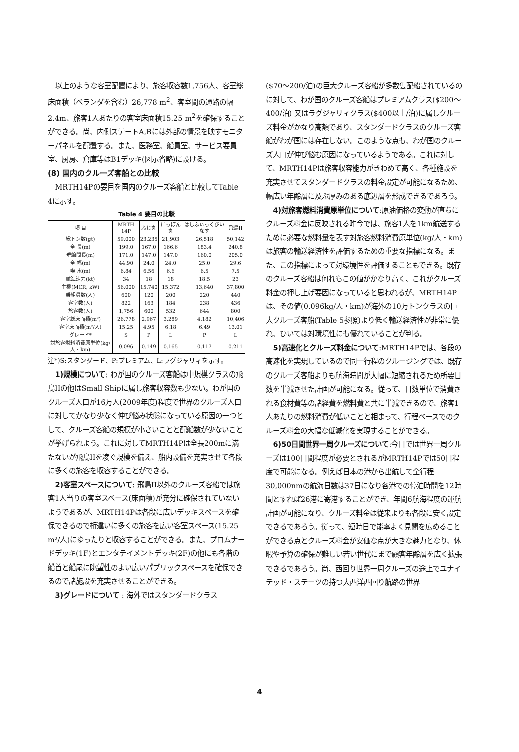以上のような客室配置により、旅客収容数1,756人、客室総床面積（ベランダを含む）26,778 m<sup>2</sup>、客室間の通路の幅2.4m、旅客1人あたりの客室床面積15.25 m<sup>2</sup>を確保することができる。尚、内側ステートA,Bには外部の情景を映すモニターパネルを配置する。また、医務室、船員室、サービス要員室、厨房、倉庫等はB1デッキ(図示省略)に設ける。
(8) 国内のクルーズ客船との比較
MRTH14Pの要目を国内のクルーズ客船と比較してTable 4に示す。
Table 4 要目の比較
| 項 目 | MRTH 14P | ふじ丸 | にっぽん丸 | はしふぃっくびいなす | 飛鳥II |
| --- | --- | --- | --- | --- | --- |
| 総トン数(gt) | 59,000 | 23,235 | 21,903 | 26,518 | 50,142 |
| 全 長(m) | 199.0 | 167.0 | 166.6 | 183.4 | 240.8 |
| 垂線間長(m) | 171.0 | 147.0 | 147.0 | 160.0 | 205.0 |
| 全 幅(m) | 44.90 | 24.0 | 24.0 | 25.0 | 29.6 |
| 喫 水(m) | 6.84 | 6.56 | 6.6 | 6.5 | 7.5 |
| 航海速力(kt) | 34 | 18 | 18 | 18.5 | 23 |
| 主機(MCR, kW) | 56,000 | 15,740 | 15,372 | 13,640 | 37,800 |
| 乗組員数(人) | 600 | 120 | 200 | 220 | 440 |
| 客室数(人) | 822 | 163 | 184 | 238 | 436 |
| 旅客数(人) | 1,756 | 600 | 532 | 644 | 800 |
| 客室総床面積(m²) | 26,778 | 2,967 | 3,289 | 4,182 | 10,406 |
| 客室床面積(m²/人) | 15.25 | 4.95 | 6.18 | 6.49 | 13.01 |
| グレード* | S | P | L | P | L |
| 対旅客燃料消費原単位(kg/人・km) | 0.096 | 0.149 | 0.165 | 0.117 | 0.211 |
注*)S:スタンダード、P:プレミアム、L:ラグジャリィを示す。
1)規模について: わが国のクルーズ客船は中規模クラスの飛鳥IIの他はSmall Shipに属し旅客収容数も少ない。わが国のクルーズ人口が16万人(2009年度)程度で世界のクルーズ人口に対してかなり少なく伸び悩み状態になっている原因の一つとして、クルーズ客船の規模が小さいことと配船数が少ないことが挙げられよう。これに対してMRTH14Pは全長200mに満たないが飛鳥IIを凌ぐ規模を備え、船内設備を充実させて各段に多くの旅客を収容することができる。
2)客室スペースについて: 飛鳥II以外のクルーズ客船では旅客1人当りの客室スペース(床面積)が充分に確保されていないようであるが、MRTH14Pは各段に広いデッキスペースを確保できるので桁違いに多くの旅客を広い客室スペース(15.25 m²/人)にゆったりと収容することができる。また、プロムナードデッキ(1F)とエンタテイメントデッキ(2F)の他にも各階の船首と船尾に眺望性のよい広いパブリックスペースを確保できるので諸施設を充実させることができる。
3)グレードについて : 海外ではスタンダードクラス
($70〜200/泊)の巨大クルーズ客船が多数隻配船されているのに対して、わが国のクルーズ客船はプレミアムクラス($200〜400/泊) 又はラグジャリィクラス($400以上/泊)に属しクルーズ料金がかなり高額であり、スタンダードクラスのクルーズ客船がわが国には存在しない。このような点も、わが国のクルーズ人口が伸び悩む原因になっているようである。これに対して、MRTH14Pは旅客収容能力がきわめて高く、各種施設を充実させてスタンダードクラスの料金設定が可能になるため、幅広い年齢層に及ぶ厚みのある底辺層を形成できるであろう。
4)対旅客燃料消費原単位について:原油価格の変動が直ちにクルーズ料金に反映される昨今では、旅客1人を1km航送するために必要な燃料量を表す対旅客燃料消費原単位(kg/人・km)は旅客の輸送経済性を評価するための重要な指標になる。また、この指標によって対環境性を評価することもできる。既存のクルーズ客船は何れもこの値がかなり高く、これがクルーズ料金の押し上げ要因になっていると思われるが、MRTH14Pは、その値(0.096kg/人・km)が海外の10万トンクラスの巨大クルーズ客船(Table 5参照)より低く輸送経済性が非常に優れ、ひいては対環境性にも優れていることが判る。
5)高速化とクルーズ料金について:MRTH14Pでは、各段の高速化を実現しているので同一行程のクルージングでは、既存のクルーズ客船よりも航海時間が大幅に短縮されるため所要日数を半減させた計画が可能になる。従って、日数単位で消費される食材費等の諸経費を燃料費と共に半減できるので、旅客1人あたりの燃料消費が低いことと相まって、行程ベースでのクルーズ料金の大幅な低減化を実現することができる。
6)50日間世界一周クルーズについて:今日では世界一周クルーズは100日間程度が必要とされるがMRTH14Pでは50日程度で可能になる。例えば日本の港から出航して全行程30,000nmの航海日数は37日になり各港での停泊時間を12時間とすれば26港に寄港することができ、年間6航海程度の運航計画が可能になり、クルーズ料金は従来よりも各段に安く設定できるであろう。従って、短時日で能率よく見聞を広めることができる点とクルーズ料金が安価な点が大きな魅力となり、休暇や予算の確保が難しい若い世代にまで顧客年齢層を広く拡張できるであろう。尚、西回り世界一周クルーズの途上でユナイテッド・ステーツの持つ大西洋西回り航路の世界
4